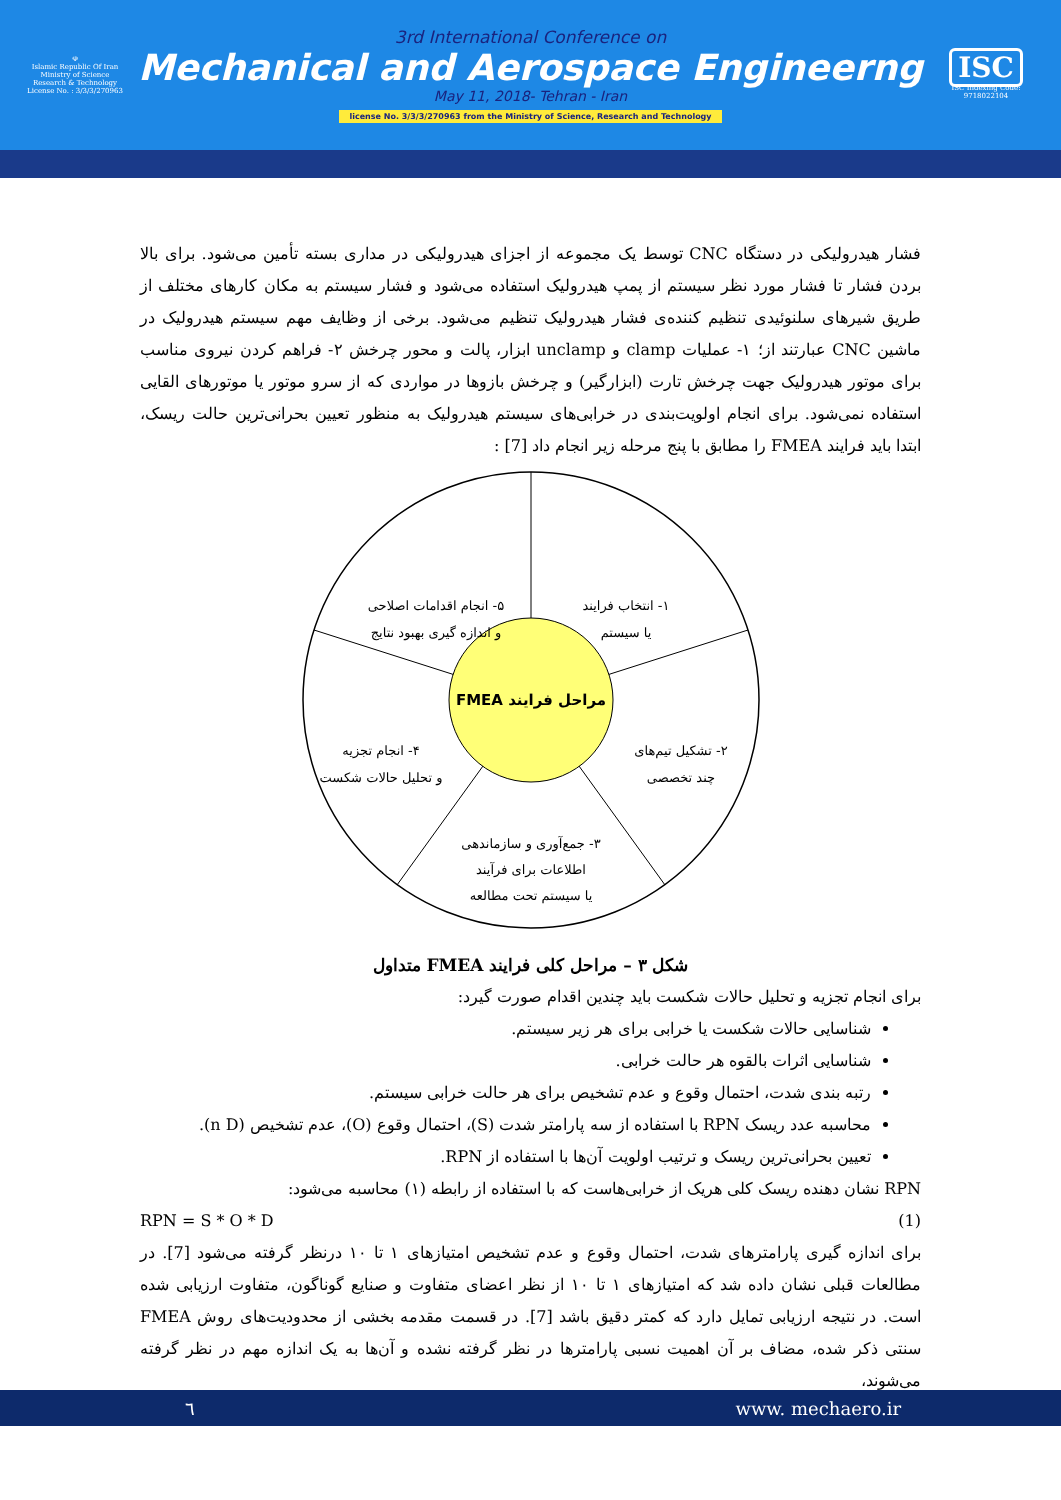☫
Islamic Republic Of Iran
Ministry of Science
Research & Technology
License No. : 3/3/3/270963
3rd International Conference on
Mechanical and Aerospace Engineerng
May 11, 2018- Tehran - Iran
license No. 3/3/3/270963 from the Ministry of Science, Research and Technology
ISC
ISC Indexing Code:
9718022104
فشار هیدرولیکی در دستگاه CNC توسط یک مجموعه از اجزای هیدرولیکی در مداری بسته تأمین می‌شود. برای بالا بردن فشار تا فشار مورد نظر سیستم از پمپ هیدرولیک استفاده می‌شود و فشار سیستم به مکان کارهای مختلف از طریق شیرهای سلنوئیدی تنظیم کننده‌ی فشار هیدرولیک تنظیم می‌شود. برخی از وظایف مهم سیستم هیدرولیک در ماشین CNC عبارتند از؛ ۱- عملیات clamp و unclamp ابزار، پالت و محور چرخش ۲- فراهم کردن نیروی مناسب برای موتور هیدرولیک جهت چرخش تارت (ابزارگیر) و چرخش بازوها در مواردی که از سرو موتور یا موتورهای القایی استفاده نمی‌شود. برای انجام اولویت‌بندی در خرابی‌های سیستم هیدرولیک به منظور تعیین بحرانی‌ترین حالت ریسک، ابتدا باید فرایند FMEA را مطابق با پنج مرحله زیر انجام داد [7] :
مراحل فرایند FMEA
۱- انتخاب فرایند
یا سیستم
۵- انجام اقدامات اصلاحی
و اندازه گیری بهبود نتایج
۲- تشکیل تیم‌های
چند تخصصی
۴- انجام تجزیه
و تحلیل حالات شکست
۳- جمع‌آوری و سازماندهی
اطلاعات برای فرآیند
یا سیستم تحت مطالعه
شکل ۳ – مراحل کلی فرایند FMEA متداول
برای انجام تجزیه و تحلیل حالات شکست باید چندین اقدام صورت گیرد:
شناسایی حالات شکست یا خرابی برای هر زیر سیستم.
شناسایی اثرات بالقوه هر حالت خرابی.
رتبه بندی شدت، احتمال وقوع و عدم تشخیص برای هر حالت خرابی سیستم.
محاسبه عدد ریسک RPN با استفاده از سه پارامتر شدت (S)، احتمال وقوع (O)، عدم تشخیص (n D).
تعیین بحرانی‌ترین ریسک و ترتیب اولویت آن‌ها با استفاده از RPN.
RPN نشان دهنده ریسک کلی هریک از خرابی‌هاست که با استفاده از رابطه (۱) محاسبه می‌شود:
RPN = S * O * D (1)
برای اندازه گیری پارامترهای شدت، احتمال وقوع و عدم تشخیص امتیازهای ۱ تا ۱۰ درنظر گرفته می‌شود [7]. در مطالعات قبلی نشان داده شد که امتیازهای ۱ تا ۱۰ از نظر اعضای متفاوت و صنایع گوناگون، متفاوت ارزیابی شده است. در نتیجه ارزیابی تمایل دارد که کمتر دقیق باشد [7]. در قسمت مقدمه بخشی از محدودیت‌های روش FMEA سنتی ذکر شده، مضاف بر آن اهمیت نسبی پارامترها در نظر گرفته نشده و آن‌ها به یک اندازه مهم در نظر گرفته می‌شوند،
٦ www. mechaero.ir